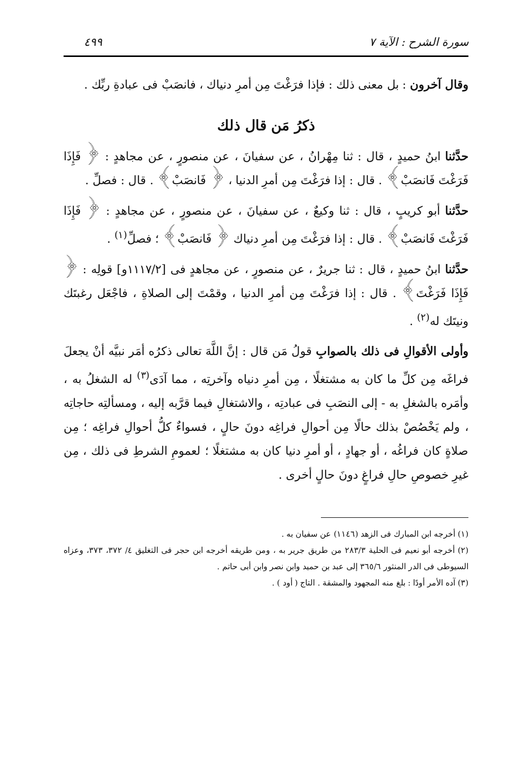سورة الشرح : الآية ٧ ٤٩٩
وقال آخرون : بل معنى ذلك : فإذا فرَغْتَ مِن أمرِ دنياك ، فانصَبْ فى عبادةِ ربِّك .
ذكرُ مَن قال ذلك
حدَّثنا ابنُ حميدٍ ، قال : ثنا مِهْرانُ ، عن سفيانَ ، عن منصورٍ ، عن مجاهدٍ : ﴿ فَإِذَا فَرَغْتَ فَانصَبْ﴾ . قال : إذا فرَغْتَ مِن أمرِ الدنيا ، ﴿ فَانصَبْ﴾ . قال : فصلِّ .
حدَّثنا أبو كريبٍ ، قال : ثنا وكيعٌ ، عن سفيانَ ، عن منصورٍ ، عن مجاهدٍ : ﴿ فَإِذَا فَرَغْتَ فَانصَبْ﴾ . قال : إذا فرَغْتَ مِن أمرِ دنياك ﴿ فَانصَبْ﴾ ؛ فصلِّ<sup>(١)</sup> .
حدَّثنا ابنُ حميدٍ ، قال : ثنا جريرٌ ، عن منصورٍ ، عن مجاهدٍ فى [١١١٧/٢و] قولِه : ﴿ فَإِذَا فَرَغْتَ﴾ . قال : إذا فرَغْتَ مِن أمرِ الدنيا ، وقمْتَ إلى الصلاةِ ، فاجْعَل رغبتَك ونيتَك له<sup>(٢)</sup> .
وأولى الأقوالِ فى ذلك بالصوابِ قولُ مَن قال : إنَّ اللَّهَ تعالى ذكرُه أمَر نبيَّه أنْ يجعلَ فراغَه مِن كلِّ ما كان به مشتغلًا ، مِن أمرِ دنياه وآخرتِه ، مما آدَى<sup>(٣)</sup> له الشغلُ به ، وأمَره بالشغلِ به - إلى النصَبِ فى عبادتِه ، والاشتغالِ فيما قرَّبه إليه ، ومسألتِه حاجاتِه ، ولم يَخْصُصْ بذلك حالًا مِن أحوالِ فراغِه دونَ حالٍ ، فسواءٌ كلُّ أحوالِ فراغِه ؛ مِن صلاةٍ كان فراغُه ، أو جهادٍ ، أو أمرِ دنيا كان به مشتغلًا ؛ لعمومِ الشرطِ فى ذلك ، مِن غيرِ خصوصِ حالِ فراغٍ دونَ حالٍ أخرى .
(١) أخرجه ابن المبارك فى الزهد (١١٤٦) عن سفيان به .
(٢) أخرجه أبو نعيم فى الحلية ٢٨٣/٣ من طريق جرير به ، ومن طريقه أخرجه ابن حجر فى التغليق ٤/ ٣٧٢، ٣٧٣، وعزاه السيوطى فى الدر المنثور ٣٦٥/٦ إلى عبد بن حميد وابن نصر وابن أبى حاتم .
(٣) آده الأمر أودًا : بلغ منه المجهود والمشقة . التاج ( أود ) .